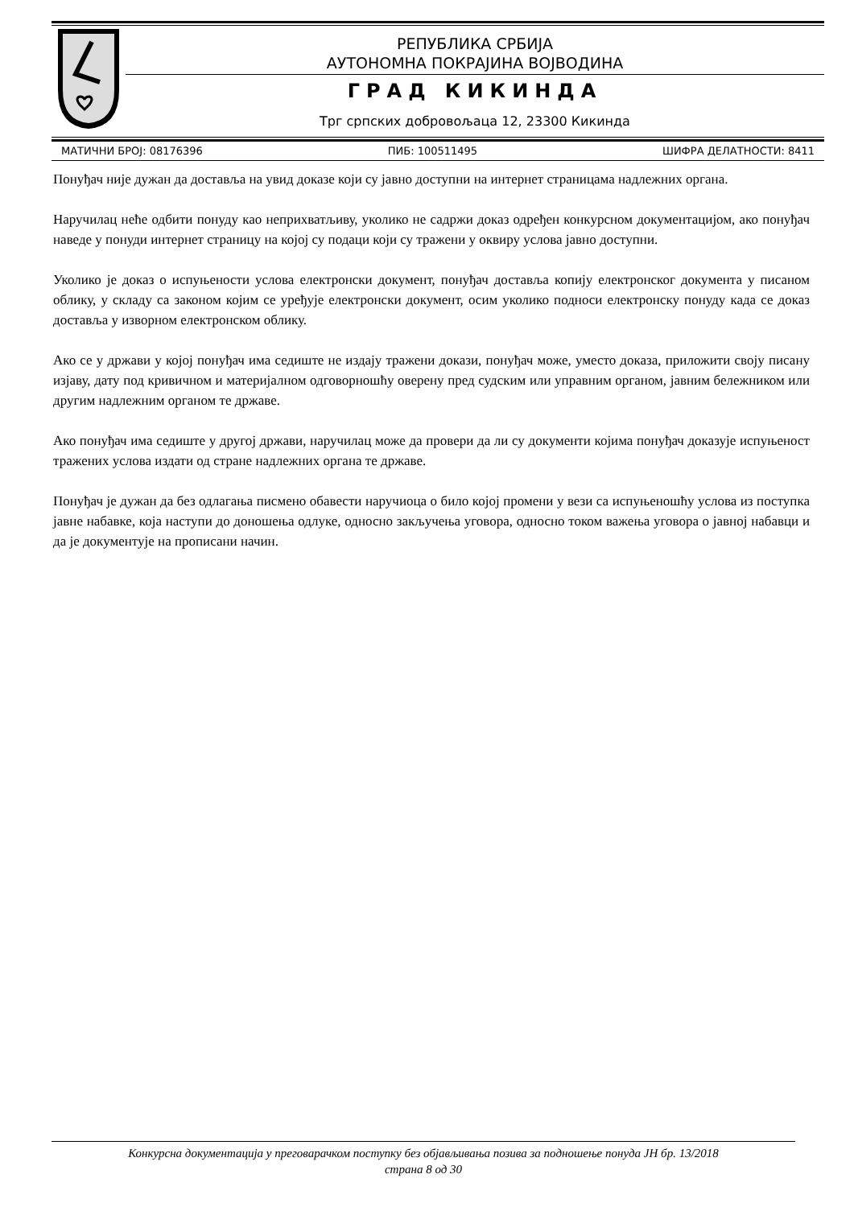РЕПУБЛИКА СРБИЈА
АУТОНОМНА ПОКРАЈИНА ВОЈВОДИНА
ГРАД КИКИНДА
Трг српских добровољаца 12, 23300 Кикинда
МАТИЧНИ БРОЈ: 08176396 ПИБ: 100511495 ШИФРА ДЕЛАТНОСТИ: 8411
Понуђач није дужан да доставља на увид доказе који су јавно доступни на интернет страницама надлежних органа.
Наручилац неће одбити понуду као неприхватљиву, уколико не садржи доказ одређен конкурсном документацијом, ако понуђач наведе у понуди интернет страницу на којој су подаци који су тражени у оквиру услова јавно доступни.
Уколико је доказ о испуњености услова електронски документ, понуђач доставља копију електронског документа у писаном облику, у складу са законом којим се уређује електронски документ, осим уколико подноси електронску понуду када се доказ доставља у изворном електронском облику.
Ако се у држави у којој понуђач има седиште не издају тражени докази, понуђач може, уместо доказа, приложити своју писану изјаву, дату под кривичном и материјалном одговорношћу оверену пред судским или управним органом, јавним бележником или другим надлежним органом те државе.
Ако понуђач има седиште у другој држави, наручилац може да провери да ли су документи којима понуђач доказује испуњеност тражених услова издати од стране надлежних органа те државе.
Понуђач је дужан да без одлагања писмено обавести наручиоца о било којој промени у вези са испуњеношћу услова из поступка јавне набавке, која наступи до доношења одлуке, односно закључења уговора, односно током важења уговора о јавној набавци и да је документује на прописани начин.
Конкурсна документација у преговарачком поступку без објављивања позива за подношење понуда ЈН бр. 13/2018
страна 8 од 30